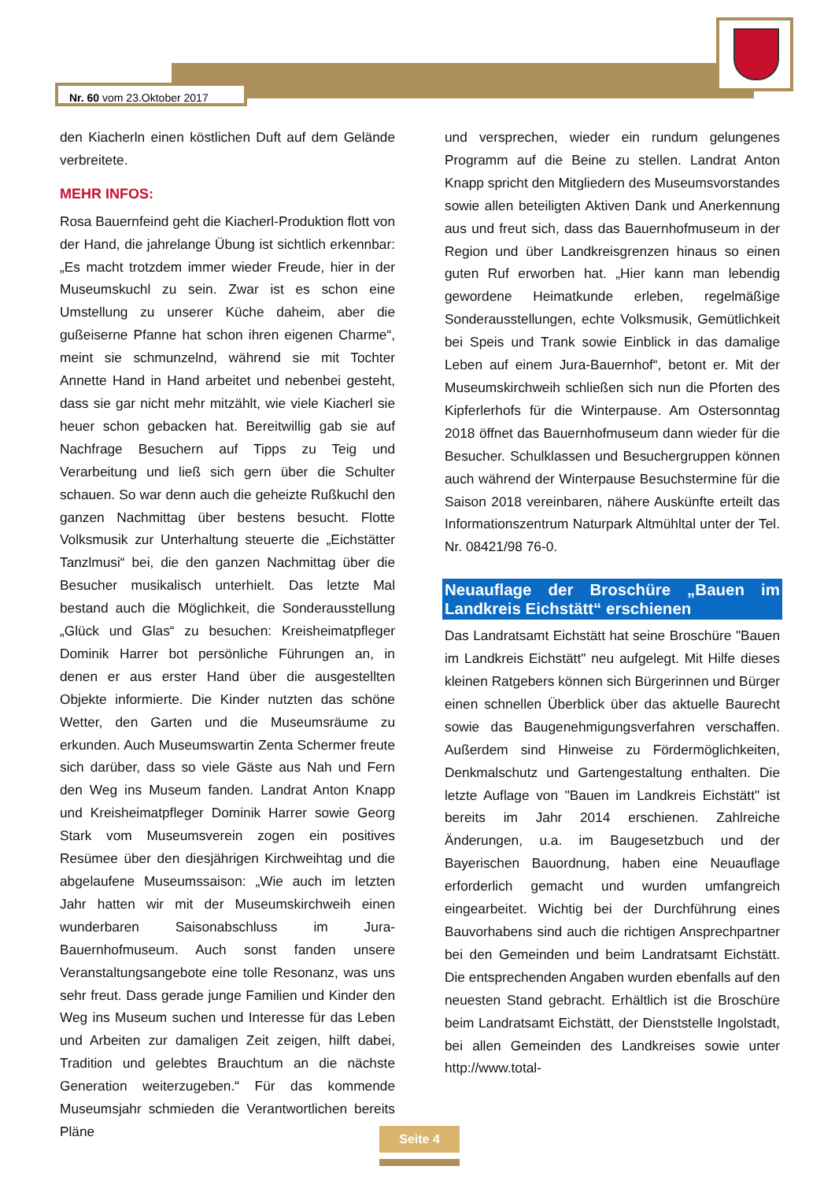Nr. 60 vom 23.Oktober 2017
den Kiacherln einen köstlichen Duft auf dem Gelände verbreitete.
MEHR INFOS:
Rosa Bauernfeind geht die Kiacherl-Produktion flott von der Hand, die jahrelange Übung ist sichtlich erkennbar: „Es macht trotzdem immer wieder Freude, hier in der Museumskuchl zu sein. Zwar ist es schon eine Umstellung zu unserer Küche daheim, aber die gußeiserne Pfanne hat schon ihren eigenen Charme“, meint sie schmunzelnd, während sie mit Tochter Annette Hand in Hand arbeitet und nebenbei gesteht, dass sie gar nicht mehr mitzählt, wie viele Kiacherl sie heuer schon gebacken hat. Bereitwillig gab sie auf Nachfrage Besuchern auf Tipps zu Teig und Verarbeitung und ließ sich gern über die Schulter schauen. So war denn auch die geheizte Rußkuchl den ganzen Nachmittag über bestens besucht. Flotte Volksmusik zur Unterhaltung steuerte die „Eichstätter Tanzlmusi“ bei, die den ganzen Nachmittag über die Besucher musikalisch unterhielt. Das letzte Mal bestand auch die Möglichkeit, die Sonderausstellung „Glück und Glas“ zu besuchen: Kreisheimatpfleger Dominik Harrer bot persönliche Führungen an, in denen er aus erster Hand über die ausgestellten Objekte informierte. Die Kinder nutzten das schöne Wetter, den Garten und die Museumsräume zu erkunden. Auch Museumswartin Zenta Schermer freute sich darüber, dass so viele Gäste aus Nah und Fern den Weg ins Museum fanden. Landrat Anton Knapp und Kreisheimatpfleger Dominik Harrer sowie Georg Stark vom Museumsverein zogen ein positives Resümee über den diesjährigen Kirchweihtag und die abgelaufene Museumssaison: „Wie auch im letzten Jahr hatten wir mit der Museumskirchweih einen wunderbaren Saisonabschluss im Jura-Bauernhofmuseum. Auch sonst fanden unsere Veranstaltungsangebote eine tolle Resonanz, was uns sehr freut. Dass gerade junge Familien und Kinder den Weg ins Museum suchen und Interesse für das Leben und Arbeiten zur damaligen Zeit zeigen, hilft dabei, Tradition und gelebtes Brauchtum an die nächste Generation weiterzugeben.“ Für das kommende Museumsjahr schmieden die Verantwortlichen bereits Pläne
und versprechen, wieder ein rundum gelungenes Programm auf die Beine zu stellen. Landrat Anton Knapp spricht den Mitgliedern des Museumsvorstandes sowie allen beteiligten Aktiven Dank und Anerkennung aus und freut sich, dass das Bauernhofmuseum in der Region und über Landkreisgrenzen hinaus so einen guten Ruf erworben hat. „Hier kann man lebendig gewordene Heimatkunde erleben, regelmäßige Sonderausstellungen, echte Volksmusik, Gemütlichkeit bei Speis und Trank sowie Einblick in das damalige Leben auf einem Jura-Bauernhof“, betont er. Mit der Museumskirchweih schließen sich nun die Pforten des Kipferlerhofs für die Winterpause. Am Ostersonntag 2018 öffnet das Bauernhofmuseum dann wieder für die Besucher. Schulklassen und Besuchergruppen können auch während der Winterpause Besuchstermine für die Saison 2018 vereinbaren, nähere Auskünfte erteilt das Informationszentrum Naturpark Altmühltal unter der Tel. Nr. 08421/98 76-0.
Neuauflage der Broschüre „Bauen im Landkreis Eichstätt“ erschienen
Das Landratsamt Eichstätt hat seine Broschüre "Bauen im Landkreis Eichstätt" neu aufgelegt. Mit Hilfe dieses kleinen Ratgebers können sich Bürgerinnen und Bürger einen schnellen Überblick über das aktuelle Baurecht sowie das Baugenehmigungsverfahren verschaffen. Außerdem sind Hinweise zu Fördermöglichkeiten, Denkmalschutz und Gartengestaltung enthalten. Die letzte Auflage von "Bauen im Landkreis Eichstätt" ist bereits im Jahr 2014 erschienen. Zahlreiche Änderungen, u.a. im Baugesetzbuch und der Bayerischen Bauordnung, haben eine Neuauflage erforderlich gemacht und wurden umfangreich eingearbeitet. Wichtig bei der Durchführung eines Bauvorhabens sind auch die richtigen Ansprechpartner bei den Gemeinden und beim Landratsamt Eichstätt. Die entsprechenden Angaben wurden ebenfalls auf den neuesten Stand gebracht. Erhältlich ist die Broschüre beim Landratsamt Eichstätt, der Dienststelle Ingolstadt, bei allen Gemeinden des Landkreises sowie unter http://www.total-
Seite 4